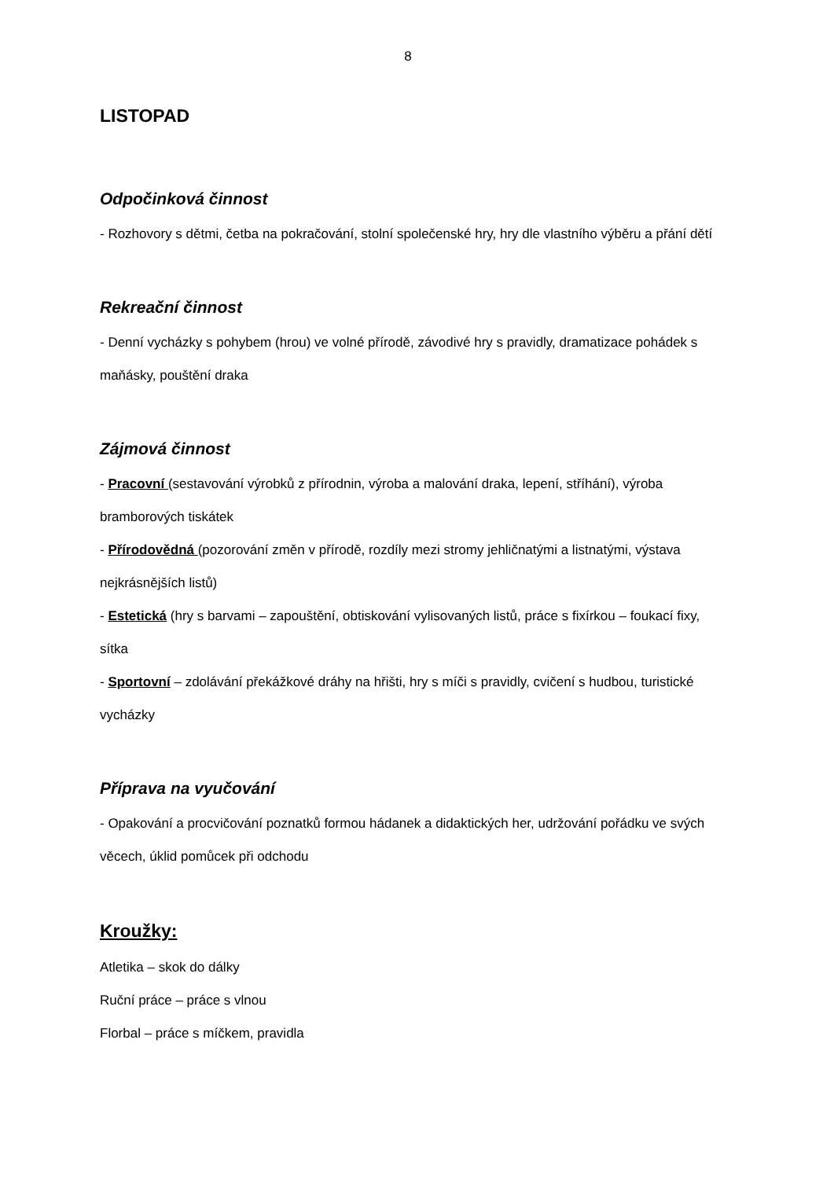8
LISTOPAD
Odpočinková činnost
- Rozhovory s dětmi, četba na pokračování, stolní společenské hry, hry dle vlastního výběru a přání dětí
Rekreační činnost
- Denní vycházky s pohybem (hrou) ve volné přírodě, závodivé hry s pravidly, dramatizace pohádek s maňásky, pouštění draka
Zájmová činnost
- Pracovní (sestavování výrobků z přírodnin, výroba a malování draka, lepení, stříhání), výroba bramborových tiskátek
- Přírodovědná (pozorování změn v přírodě, rozdíly mezi stromy jehličnatými a listnatými, výstava nejkrásnějších listů)
- Estetická (hry s barvami – zapouštění, obtiskování vylisovaných listů, práce s fixírkou – foukací fixy, sítka
- Sportovní – zdolávání překážkové dráhy na hřišti, hry s míči s pravidly, cvičení s hudbou, turistické vycházky
Příprava na vyučování
- Opakování a procvičování poznatků formou hádanek a didaktických her, udržování pořádku ve svých věcech, úklid pomůcek při odchodu
Kroužky:
Atletika – skok do dálky
Ruční práce – práce s vlnou
Florbal – práce s míčkem, pravidla